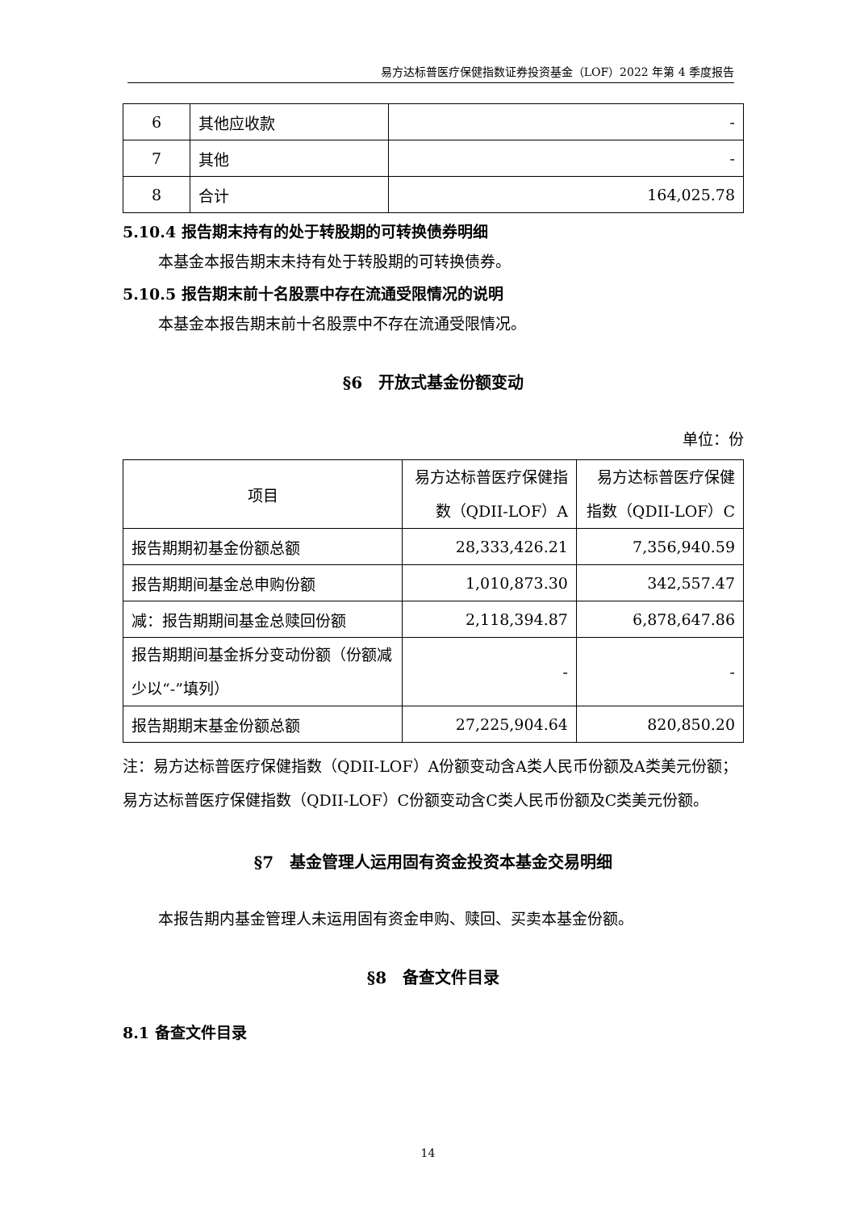易方达标普医疗保健指数证券投资基金（LOF）2022 年第 4 季度报告
| 6 | 其他应收款 | - |
| 7 | 其他 | - |
| 8 | 合计 | 164,025.78 |
5.10.4 报告期末持有的处于转股期的可转换债券明细
本基金本报告期末未持有处于转股期的可转换债券。
5.10.5 报告期末前十名股票中存在流通受限情况的说明
本基金本报告期末前十名股票中不存在流通受限情况。
§6　开放式基金份额变动
单位：份
| 项目 | 易方达标普医疗保健指数（QDII-LOF）A | 易方达标普医疗保健指数（QDII-LOF）C |
| 报告期期初基金份额总额 | 28,333,426.21 | 7,356,940.59 |
| 报告期期间基金总申购份额 | 1,010,873.30 | 342,557.47 |
| 减：报告期期间基金总赎回份额 | 2,118,394.87 | 6,878,647.86 |
| 报告期期间基金拆分变动份额（份额减少以“-”填列） | - | - |
| 报告期期末基金份额总额 | 27,225,904.64 | 820,850.20 |
注：易方达标普医疗保健指数（QDII-LOF）A份额变动含A类人民币份额及A类美元份额；易方达标普医疗保健指数（QDII-LOF）C份额变动含C类人民币份额及C类美元份额。
§7　基金管理人运用固有资金投资本基金交易明细
本报告期内基金管理人未运用固有资金申购、赎回、买卖本基金份额。
§8　备查文件目录
8.1 备查文件目录
14